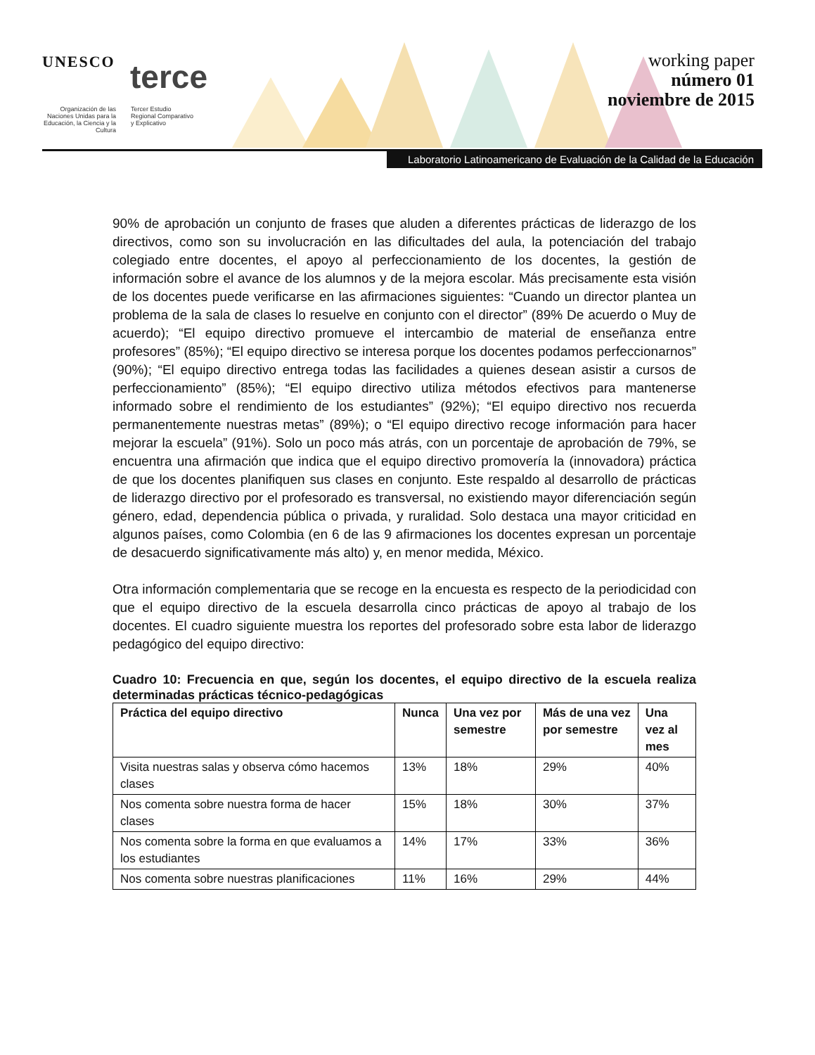UNESCO terce
Organización de las Naciones Unidas para la Educación, la Ciencia y la Cultura
Tercer Estudio
Regional Comparativo
y Explicativo
working paper
número 01
noviembre de 2015
Laboratorio Latinoamericano de Evaluación de la Calidad de la Educación
90% de aprobación un conjunto de frases que aluden a diferentes prácticas de liderazgo de los directivos, como son su involucración en las dificultades del aula, la potenciación del trabajo colegiado entre docentes, el apoyo al perfeccionamiento de los docentes, la gestión de información sobre el avance de los alumnos y de la mejora escolar. Más precisamente esta visión de los docentes puede verificarse en las afirmaciones siguientes: “Cuando un director plantea un problema de la sala de clases lo resuelve en conjunto con el director” (89% De acuerdo o Muy de acuerdo); “El equipo directivo promueve el intercambio de material de enseñanza entre profesores” (85%); “El equipo directivo se interesa porque los docentes podamos perfeccionarnos” (90%); “El equipo directivo entrega todas las facilidades a quienes desean asistir a cursos de perfeccionamiento” (85%); “El equipo directivo utiliza métodos efectivos para mantenerse informado sobre el rendimiento de los estudiantes” (92%); “El equipo directivo nos recuerda permanentemente nuestras metas” (89%); o “El equipo directivo recoge información para hacer mejorar la escuela” (91%). Solo un poco más atrás, con un porcentaje de aprobación de 79%, se encuentra una afirmación que indica que el equipo directivo promovería la (innovadora) práctica de que los docentes planifiquen sus clases en conjunto. Este respaldo al desarrollo de prácticas de liderazgo directivo por el profesorado es transversal, no existiendo mayor diferenciación según género, edad, dependencia pública o privada, y ruralidad. Solo destaca una mayor criticidad en algunos países, como Colombia (en 6 de las 9 afirmaciones los docentes expresan un porcentaje de desacuerdo significativamente más alto) y, en menor medida, México.
Otra información complementaria que se recoge en la encuesta es respecto de la periodicidad con que el equipo directivo de la escuela desarrolla cinco prácticas de apoyo al trabajo de los docentes. El cuadro siguiente muestra los reportes del profesorado sobre esta labor de liderazgo pedagógico del equipo directivo:
Cuadro 10: Frecuencia en que, según los docentes, el equipo directivo de la escuela realiza determinadas prácticas técnico-pedagógicas
| Práctica del equipo directivo | Nunca | Una vez por semestre | Más de una vez por semestre | Una vez al mes |
| --- | --- | --- | --- | --- |
| Visita nuestras salas y observa cómo hacemos clases | 13% | 18% | 29% | 40% |
| Nos comenta sobre nuestra forma de hacer clases | 15% | 18% | 30% | 37% |
| Nos comenta sobre la forma en que evaluamos a los estudiantes | 14% | 17% | 33% | 36% |
| Nos comenta sobre nuestras planificaciones | 11% | 16% | 29% | 44% |